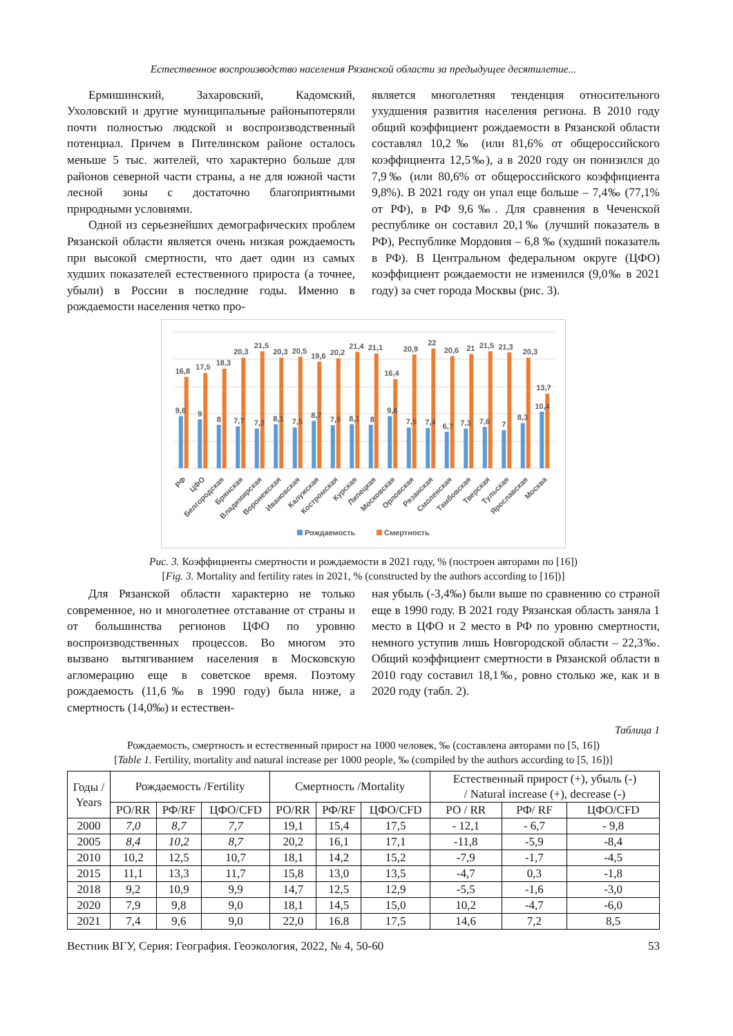Естественное воспроизводство населения Рязанской области за предыдущее десятилетие...
Ермишинский, Захаровский, Кадомский, Ухоловский и другие муниципальные районыпотеряли почти полностью людской и воспроизводственный потенциал. Причем в Пителинском районе осталось меньше 5 тыс. жителей, что характерно больше для районов северной части страны, а не для южной части лесной зоны с достаточно благоприятными природными условиями.
Одной из серьезнейших демографических проблем Рязанской области является очень низкая рождаемость при высокой смертности, что дает один из самых худших показателей естественного прироста (а точнее, убыли) в России в последние годы. Именно в рождаемости населения четко про-
является многолетняя тенденция относительного ухудшения развития населения региона. В 2010 году общий коэффициент рождаемости в Рязанской области составлял 10,2‰ (или 81,6% от общероссийского коэффициента 12,5‰), а в 2020 году он понизился до 7,9‰ (или 80,6% от общероссийского коэффициента 9,8%). В 2021 году он упал еще больше – 7,4‰ (77,1% от РФ), в РФ 9,6‰. Для сравнения в Чеченской республике он составил 20,1‰ (лучший показатель в РФ), Республике Мордовия – 6,8 ‰ (худший показатель в РФ). В Центральном федеральном округе (ЦФО) коэффициент рождаемости не изменился (9,0‰ в 2021 году) за счет города Москвы (рис. 3).
9,6
16,8
РФ
9
17,5
ЦФО
8
18,3
Белгородская
7,7
20,3
Брянская
7,3
21,5
Владимирская
8,1
20,3
Воронежская
7,5
20,5
Ивановская
8,7
19,6
Калужская
7,9
20,2
Костромская
8,1
21,4
Курская
8
21,1
Липецкая
9,6
16,4
Московская
7,5
20,9
Орловская
7,4
22
Рязанская
6,7
20,6
Смоленская
7,3
21
Тамбовская
7,6
21,5
Тверская
7
21,3
Тульская
8,3
20,3
Ярославская
10,4
13,7
Москва
Рождаемость
Смертность
Рис. 3. Коэффициенты смертности и рождаемости в 2021 году, % (построен авторами по [16])
[Fig. 3. Mortality and fertility rates in 2021, % (constructed by the authors according to [16])]
Для Рязанской области характерно не только современное, но и многолетнее отставание от страны и от большинства регионов ЦФО по уровню воспроизводственных процессов. Во многом это вызвано вытягиванием населения в Московскую агломерацию еще в советское время. Поэтому рождаемость (11,6‰ в 1990 году) была ниже, а смертность (14,0‰) и естествен-
ная убыль (-3,4‰) были выше по сравнению со страной еще в 1990 году. В 2021 году Рязанская область заняла 1 место в ЦФО и 2 место в РФ по уровню смертности, немного уступив лишь Новгородской области – 22,3‰. Общий коэффициент смертности в Рязанской области в 2010 году составил 18,1‰, ровно столько же, как и в 2020 году (табл. 2).
Таблица 1
Рождаемость, смертность и естественный прирост на 1000 человек, ‰ (составлена авторами по [5, 16])
[Table 1. Fertility, mortality and natural increase per 1000 people, ‰ (compiled by the authors according to [5, 16])]
| Годы / Years | Рождаемость /Fertility | | | Смертность /Mortality | | | Естественный прирост (+), убыль (-) / Natural increase (+), decrease (-) | | |
| --- | --- | --- | --- | --- | --- | --- | --- | --- | --- |
| | РО/RR | РФ/RF | ЦФО/CFD | РО/RR | РФ/RF | ЦФО/CFD | РО / RR | РФ/ RF | ЦФО/CFD |
| 2000 | 7,0 | 8,7 | 7,7 | 19,1 | 15,4 | 17,5 | - 12,1 | - 6,7 | - 9,8 |
| 2005 | 8,4 | 10,2 | 8,7 | 20,2 | 16,1 | 17,1 | -11,8 | -5,9 | -8,4 |
| 2010 | 10,2 | 12,5 | 10,7 | 18,1 | 14,2 | 15,2 | -7,9 | -1,7 | -4,5 |
| 2015 | 11,1 | 13,3 | 11,7 | 15,8 | 13,0 | 13,5 | -4,7 | 0,3 | -1,8 |
| 2018 | 9,2 | 10,9 | 9,9 | 14,7 | 12,5 | 12,9 | -5,5 | -1,6 | -3,0 |
| 2020 | 7,9 | 9,8 | 9,0 | 18,1 | 14,5 | 15,0 | 10,2 | -4,7 | -6,0 |
| 2021 | 7,4 | 9,6 | 9,0 | 22,0 | 16.8 | 17,5 | 14,6 | 7,2 | 8,5 |
Вестник ВГУ, Серия: География. Геоэкология, 2022, № 4, 50-60 53